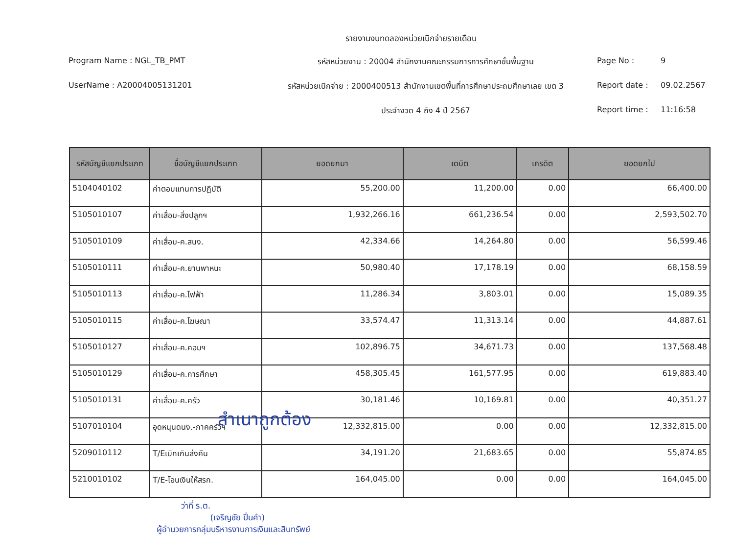รายงานงบทดลองหน่วยเบิกจ่ายรายเดือน
Program Name : NGL_TB_PMT
รหัสหน่วยงาน : 20004 สำนักงานคณะกรรมการการศึกษาขั้นพื้นฐาน
Page No :
9
UserName : A20004005131201
รหัสหน่วยเบิกจ่าย : 2000400513 สำนักงานเขตพื้นที่การศึกษาประถมศึกษาเลย เขต 3
Report date :
09.02.2567
ประจำงวด 4 ถึง 4 ปี 2567
Report time :
11:16:58
| รหัสบัญชีแยกประเภท | ชื่อบัญชีแยกประเภท | ยอดยกมา | เดบิต | เครดิต | ยอดยกไป |
| --- | --- | --- | --- | --- | --- |
| 5104040102 | ค่าตอบแทนการปฏิบัติ | 55,200.00 | 11,200.00 | 0.00 | 66,400.00 |
| 5105010107 | ค่าเสื่อม-สิ่งปลูกฯ | 1,932,266.16 | 661,236.54 | 0.00 | 2,593,502.70 |
| 5105010109 | ค่าเสื่อม-ค.สนง. | 42,334.66 | 14,264.80 | 0.00 | 56,599.46 |
| 5105010111 | ค่าเสื่อม-ค.ยานพาหนะ | 50,980.40 | 17,178.19 | 0.00 | 68,158.59 |
| 5105010113 | ค่าเสื่อม-ค.ไฟฟ้า | 11,286.34 | 3,803.01 | 0.00 | 15,089.35 |
| 5105010115 | ค่าเสื่อม-ค.โฆษณา | 33,574.47 | 11,313.14 | 0.00 | 44,887.61 |
| 5105010127 | ค่าเสื่อม-ค.คอมฯ | 102,896.75 | 34,671.73 | 0.00 | 137,568.48 |
| 5105010129 | ค่าเสื่อม-ค.การศึกษา | 458,305.45 | 161,577.95 | 0.00 | 619,883.40 |
| 5105010131 | ค่าเสื่อม-ค.ครัว | 30,181.46 | 10,169.81 | 0.00 | 40,351.27 |
| 5107010104 | อุดหนุนดนง.-ภาคครัวฯ | 12,332,815.00 | 0.00 | 0.00 | 12,332,815.00 |
| 5209010112 | T/Eเบิกเกินส่งคืน | 34,191.20 | 21,683.65 | 0.00 | 55,874.85 |
| 5210010102 | T/E-โอนเงินให้สรก. | 164,045.00 | 0.00 | 0.00 | 164,045.00 |
สำเนาถูกต้อง
ว่าที่ ร.ต.
(เจริญชัย ปิ่นคำ)
ผู้อำนวยการกลุ่มบริหารงานการเงินและสินทรัพย์